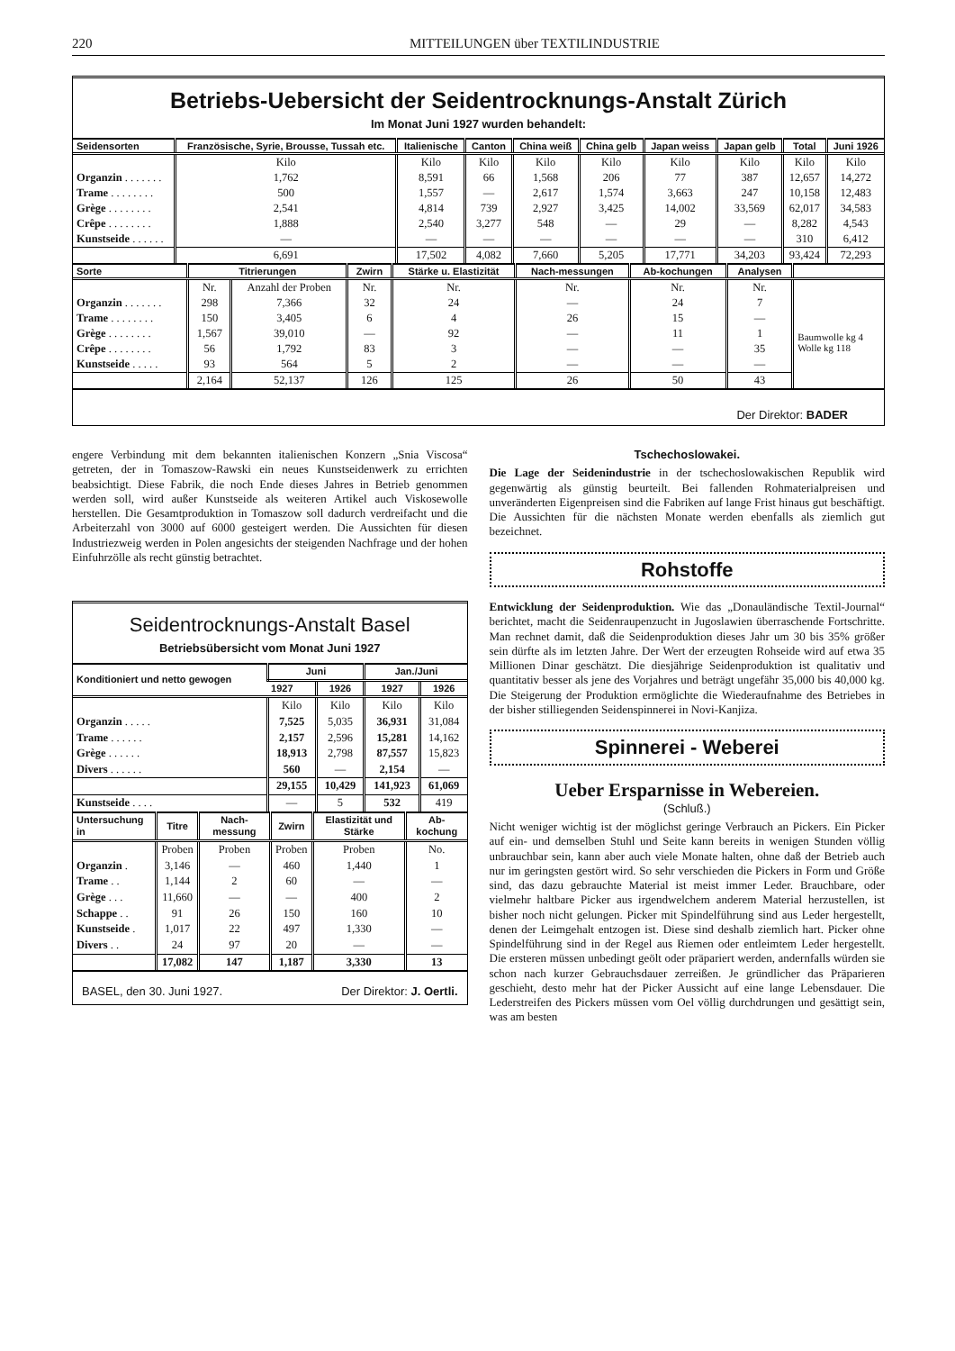220 MITTEILUNGEN über TEXTILINDUSTRIE
Betriebs-Uebersicht der Seidentrocknungs-Anstalt Zürich
Im Monat Juni 1927 wurden behandelt:
| Seidensorten | Französische, Syrie, Brousse, Tussah etc. | Italienische | Canton | China weiß | China gelb | Japan weiss | Japan gelb | Total | Juni 1926 |
| --- | --- | --- | --- | --- | --- | --- | --- | --- | --- |
| | Kilo | Kilo | Kilo | Kilo | Kilo | Kilo | Kilo | Kilo | Kilo |
| Organzin . . . . . . . | 1,762 | 8,591 | 66 | 1,568 | 206 | 77 | 387 | 12,657 | 14,272 |
| Trame . . . . . . . . | 500 | 1,557 | — | 2,617 | 1,574 | 3,663 | 247 | 10,158 | 12,483 |
| Grège . . . . . . . . | 2,541 | 4,814 | 739 | 2,927 | 3,425 | 14,002 | 33,569 | 62,017 | 34,583 |
| Crêpe . . . . . . . . | 1,888 | 2,540 | 3,277 | 548 | — | 29 | — | 8,282 | 4,543 |
| Kunstseide . . . . . . | — | — | — | — | — | — | — | 310 | 6,412 |
| | 6,691 | 17,502 | 4,082 | 7,660 | 5,205 | 17,771 | 34,203 | 93,424 | 72,293 |
| Sorte | Titrierungen | | Zwirn | Stärke u. Elastizität | Nach-messungen | Ab-kochungen | Analysen | |
| --- | --- | --- | --- | --- | --- | --- | --- | --- |
| | Nr. | Anzahl der Proben | Nr. | Nr. | Nr. | Nr. | Nr. | |
| Organzin . . . . . . . | 298 | 7,366 | 32 | 24 | — | 24 | 7 | Baumwolle kg 4 Wolle kg 118 |
| Trame . . . . . . . . | 150 | 3,405 | 6 | 4 | 26 | 15 | — | |
| Grège . . . . . . . . | 1,567 | 39,010 | — | 92 | — | 11 | 1 | |
| Crêpe . . . . . . . . | 56 | 1,792 | 83 | 3 | — | — | 35 | |
| Kunstseide . . . . . | 93 | 564 | 5 | 2 | — | — | — | |
| | 2,164 | 52,137 | 126 | 125 | 26 | 50 | 43 | |
Der Direktor: BADER
engere Verbindung mit dem bekannten italienischen Konzern „Snia Viscosa“ getreten, der in Tomaszow-Rawski ein neues Kunstseidenwerk zu errichten beabsichtigt. Diese Fabrik, die noch Ende dieses Jahres in Betrieb genommen werden soll, wird außer Kunstseide als weiteren Artikel auch Viskosewolle herstellen. Die Gesamtproduktion in Tomaszow soll dadurch verdreifacht und die Arbeiterzahl von 3000 auf 6000 gesteigert werden. Die Aussichten für diesen Industriezweig werden in Polen angesichts der steigenden Nachfrage und der hohen Einfuhrzölle als recht günstig betrachtet.
Seidentrocknungs-Anstalt Basel
Betriebsübersicht vom Monat Juni 1927
| Konditioniert und netto gewogen | Juni | | Jan./Juni | |
| --- | --- | --- | --- | --- |
| | 1927 | 1926 | 1927 | 1926 |
| | Kilo | Kilo | Kilo | Kilo |
| Organzin . . . . . | 7,525 | 5,035 | 36,931 | 31,084 |
| Trame . . . . . . | 2,157 | 2,596 | 15,281 | 14,162 |
| Grège . . . . . . | 18,913 | 2,798 | 87,557 | 15,823 |
| Divers . . . . . . | 560 | — | 2,154 | — |
| | 29,155 | 10,429 | 141,923 | 61,069 |
| Kunstseide . . . . | — | 5 | 532 | 419 |
| Untersuchung in | Titre | Nach-messung | Zwirn | Elastizität und Stärke | Ab-kochung |
| --- | --- | --- | --- | --- | --- |
| | Proben | Proben | Proben | Proben | No. |
| Organzin . | 3,146 | — | 460 | 1,440 | 1 |
| Trame . . | 1,144 | 2 | 60 | — | — |
| Grège . . . | 11,660 | — | — | 400 | 2 |
| Schappe . . | 91 | 26 | 150 | 160 | 10 |
| Kunstseide . | 1,017 | 22 | 497 | 1,330 | — |
| Divers . . | 24 | 97 | 20 | — | — |
| | 17,082 | 147 | 1,187 | 3,330 | 13 |
BASEL, den 30. Juni 1927. Der Direktor: J. Oertli.
Tschechoslowakei.
Die Lage der Seidenindustrie in der tschechoslowakischen Republik wird gegenwärtig als günstig beurteilt. Bei fallenden Rohmaterialpreisen und unveränderten Eigenpreisen sind die Fabriken auf lange Frist hinaus gut beschäftigt. Die Aussichten für die nächsten Monate werden ebenfalls als ziemlich gut bezeichnet.
Rohstoffe
Entwicklung der Seidenproduktion. Wie das „Donauländische Textil-Journal“ berichtet, macht die Seidenraupenzucht in Jugoslawien überraschende Fortschritte. Man rechnet damit, daß die Seidenproduktion dieses Jahr um 30 bis 35% größer sein dürfte als im letzten Jahre. Der Wert der erzeugten Rohseide wird auf etwa 35 Millionen Dinar geschätzt. Die diesjährige Seidenproduktion ist qualitativ und quantitativ besser als jene des Vorjahres und beträgt ungefähr 35,000 bis 40,000 kg. Die Steigerung der Produktion ermöglichte die Wiederaufnahme des Betriebes in der bisher stilliegenden Seidenspinnerei in Novi-Kanjiza.
Spinnerei - Weberei
Ueber Ersparnisse in Webereien.
(Schluß.)
Nicht weniger wichtig ist der möglichst geringe Verbrauch an Pickers. Ein Picker auf ein- und demselben Stuhl und Seite kann bereits in wenigen Stunden völlig unbrauchbar sein, kann aber auch viele Monate halten, ohne daß der Betrieb auch nur im geringsten gestört wird. So sehr verschieden die Pickers in Form und Größe sind, das dazu gebrauchte Material ist meist immer Leder. Brauchbare, oder vielmehr haltbare Picker aus irgendwelchem anderem Material herzustellen, ist bisher noch nicht gelungen. Picker mit Spindelführung sind aus Leder hergestellt, denen der Leimgehalt entzogen ist. Diese sind deshalb ziemlich hart. Picker ohne Spindelführung sind in der Regel aus Riemen oder entleimtem Leder hergestellt. Die ersteren müssen unbedingt geölt oder präpariert werden, andernfalls würden sie schon nach kurzer Gebrauchsdauer zerreißen. Je gründlicher das Präparieren geschieht, desto mehr hat der Picker Aussicht auf eine lange Lebensdauer. Die Lederstreifen des Pickers müssen vom Oel völlig durchdrungen und gesättigt sein, was am besten